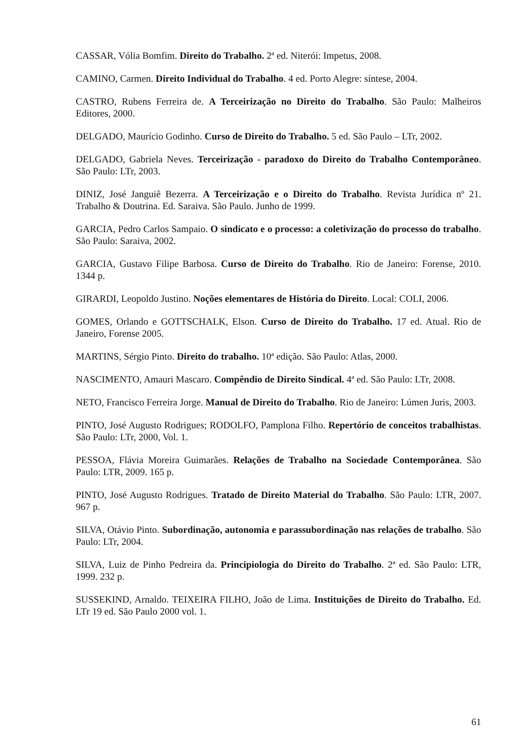CASSAR, Vólia Bomfim. Direito do Trabalho. 2ª ed. Niterói: Impetus, 2008.
CAMINO, Carmen. Direito Individual do Trabalho. 4 ed. Porto Alegre: síntese, 2004.
CASTRO, Rubens Ferreira de. A Terceirização no Direito do Trabalho. São Paulo: Malheiros Editores, 2000.
DELGADO, Maurício Godinho. Curso de Direito do Trabalho. 5 ed. São Paulo – LTr, 2002.
DELGADO, Gabriela Neves. Terceirização - paradoxo do Direito do Trabalho Contemporâneo. São Paulo: LTr, 2003.
DINIZ, José Janguiê Bezerra. A Terceirização e o Direito do Trabalho. Revista Jurídica nº 21. Trabalho & Doutrina. Ed. Saraiva. São Paulo. Junho de 1999.
GARCIA, Pedro Carlos Sampaio. O sindicato e o processo: a coletivização do processo do trabalho. São Paulo: Saraiva, 2002.
GARCIA, Gustavo Filipe Barbosa. Curso de Direito do Trabalho. Rio de Janeiro: Forense, 2010. 1344 p.
GIRARDI, Leopoldo Justino. Noções elementares de História do Direito. Local: COLI, 2006.
GOMES, Orlando e GOTTSCHALK, Elson. Curso de Direito do Trabalho. 17 ed. Atual. Rio de Janeiro, Forense 2005.
MARTINS, Sérgio Pinto. Direito do trabalho. 10ª edição. São Paulo: Atlas, 2000.
NASCIMENTO, Amauri Mascaro. Compêndio de Direito Sindical. 4ª ed. São Paulo: LTr, 2008.
NETO, Francisco Ferreira Jorge. Manual de Direito do Trabalho. Rio de Janeiro: Lúmen Juris, 2003.
PINTO, José Augusto Rodrigues; RODOLFO, Pamplona Filho. Repertório de conceitos trabalhistas. São Paulo: LTr, 2000, Vol. 1.
PESSOA, Flávia Moreira Guimarães. Relações de Trabalho na Sociedade Contemporânea. São Paulo: LTR, 2009. 165 p.
PINTO, José Augusto Rodrigues. Tratado de Direito Material do Trabalho. São Paulo: LTR, 2007. 967 p.
SILVA, Otávio Pinto. Subordinação, autonomia e parassubordinação nas relações de trabalho. São Paulo: LTr, 2004.
SILVA, Luiz de Pinho Pedreira da. Principiologia do Direito do Trabalho. 2ª ed. São Paulo: LTR, 1999. 232 p.
SUSSEKIND, Arnaldo. TEIXEIRA FILHO, João de Lima. Instituições de Direito do Trabalho. Ed. LTr 19 ed. São Paulo 2000 vol. 1.
61